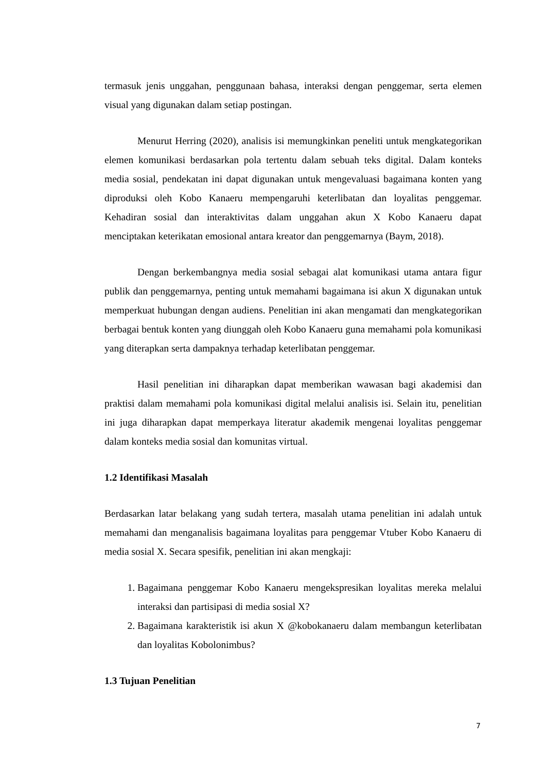termasuk jenis unggahan, penggunaan bahasa, interaksi dengan penggemar, serta elemen visual yang digunakan dalam setiap postingan.
Menurut Herring (2020), analisis isi memungkinkan peneliti untuk mengkategorikan elemen komunikasi berdasarkan pola tertentu dalam sebuah teks digital. Dalam konteks media sosial, pendekatan ini dapat digunakan untuk mengevaluasi bagaimana konten yang diproduksi oleh Kobo Kanaeru mempengaruhi keterlibatan dan loyalitas penggemar. Kehadiran sosial dan interaktivitas dalam unggahan akun X Kobo Kanaeru dapat menciptakan keterikatan emosional antara kreator dan penggemarnya (Baym, 2018).
Dengan berkembangnya media sosial sebagai alat komunikasi utama antara figur publik dan penggemarnya, penting untuk memahami bagaimana isi akun X digunakan untuk memperkuat hubungan dengan audiens. Penelitian ini akan mengamati dan mengkategorikan berbagai bentuk konten yang diunggah oleh Kobo Kanaeru guna memahami pola komunikasi yang diterapkan serta dampaknya terhadap keterlibatan penggemar.
Hasil penelitian ini diharapkan dapat memberikan wawasan bagi akademisi dan praktisi dalam memahami pola komunikasi digital melalui analisis isi. Selain itu, penelitian ini juga diharapkan dapat memperkaya literatur akademik mengenai loyalitas penggemar dalam konteks media sosial dan komunitas virtual.
1.2 Identifikasi Masalah
Berdasarkan latar belakang yang sudah tertera, masalah utama penelitian ini adalah untuk memahami dan menganalisis bagaimana loyalitas para penggemar Vtuber Kobo Kanaeru di media sosial X. Secara spesifik, penelitian ini akan mengkaji:
1. Bagaimana penggemar Kobo Kanaeru mengekspresikan loyalitas mereka melalui interaksi dan partisipasi di media sosial X?
2. Bagaimana karakteristik isi akun X @kobokanaeru dalam membangun keterlibatan dan loyalitas Kobolonimbus?
1.3 Tujuan Penelitian
7